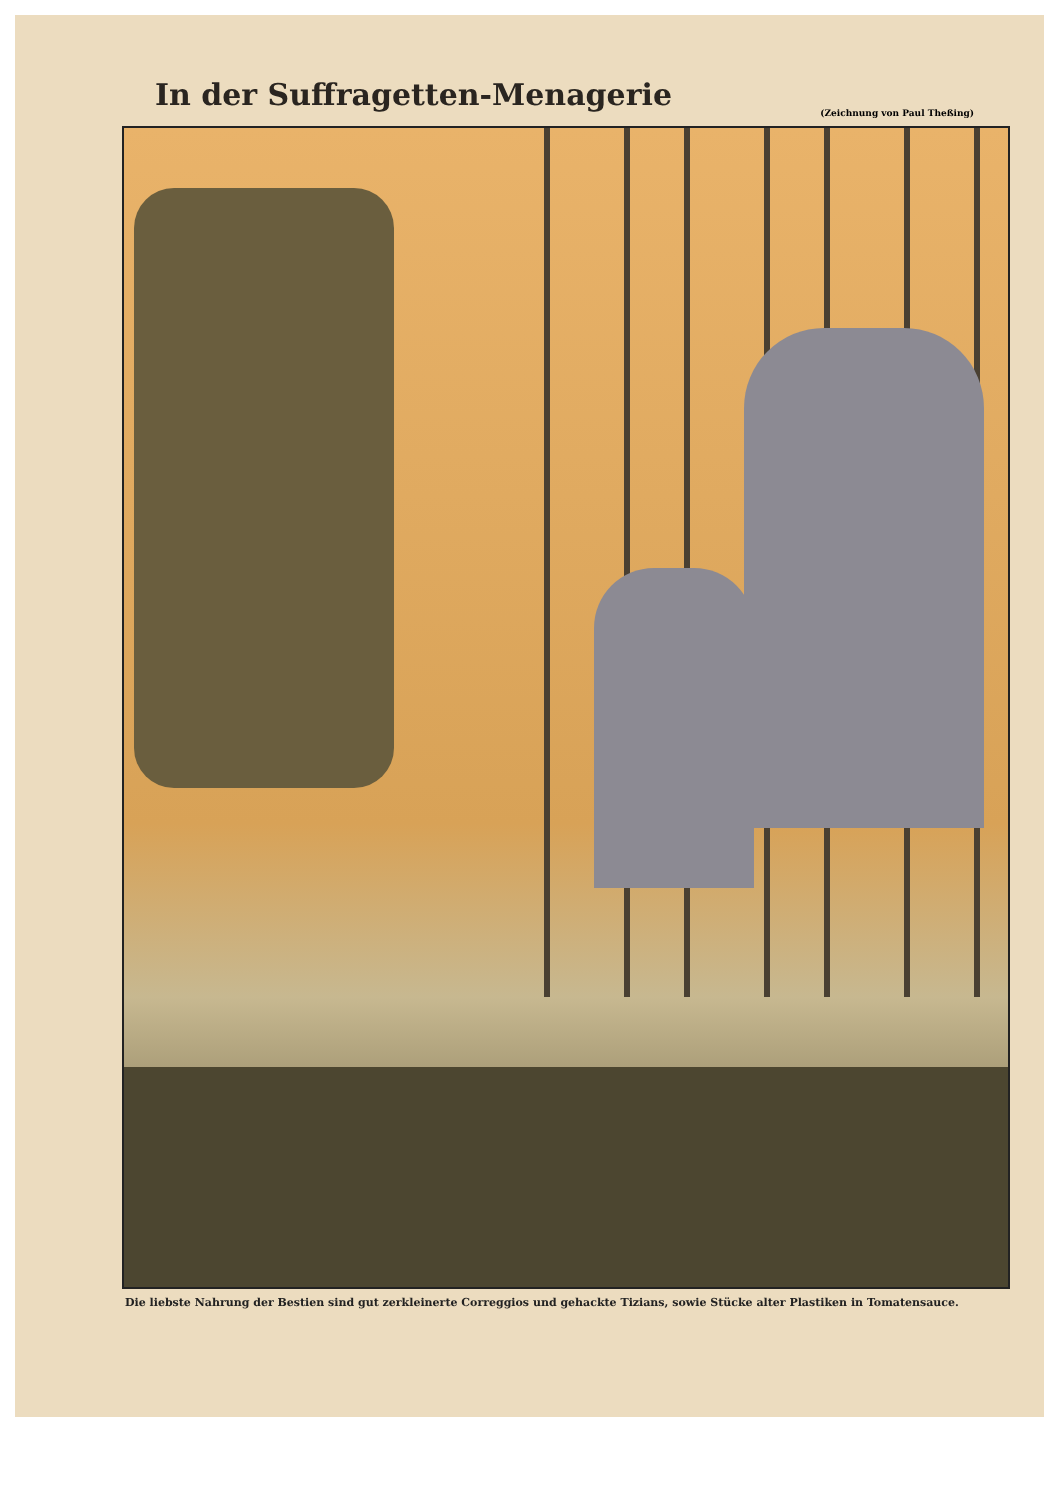In der Suffragetten-Menagerie
(Zeichnung von Paul Theßing)
Die liebste Nahrung der Bestien sind gut zerkleinerte Correggios und gehackte Tizians, sowie Stücke alter Plastiken in Tomatensauce.